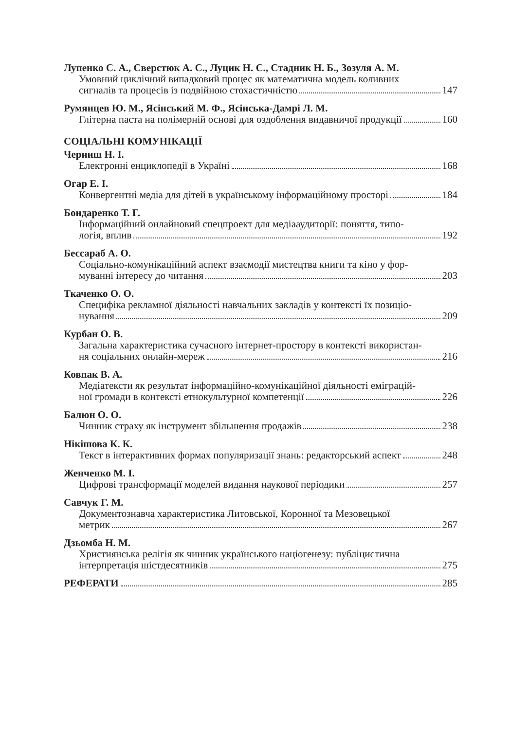Лупенко С. А., Сверстюк А. С., Луцик Н. С., Стадник Н. Б., Зозуля А. М.
Умовний циклічний випадковий процес як математична модель коливних
сигналів та процесів із подвійною стохастичністю 147
Румянцев Ю. М., Ясінський М. Ф., Ясінська-Дамрі Л. М.
Глітерна паста на полімерній основі для оздоблення видавничої продукції 160
СОЦІАЛЬНІ КОМУНІКАЦІЇ
Черниш Н. І.
Електронні енциклопедії в Україні 168
Огар Е. І.
Конвергентні медіа для дітей в українському інформаційному просторі 184
Бондаренко Т. Г.
Інформаційний онлайновий спецпроект для медіааудиторії: поняття, типо-
логія, вплив 192
Бессараб А. О.
Соціально-комунікаційний аспект взаємодії мистецтва книги та кіно у фор-
муванні інтересу до читання 203
Ткаченко О. О.
Специфіка рекламної діяльності навчальних закладів у контексті їх позиціо-
нування 209
Курбан О. В.
Загальна характеристика сучасного інтернет-простору в контексті використан-
ня соціальних онлайн-мереж 216
Ковпак В. А.
Медіатексти як результат інформаційно-комунікаційної діяльності еміграцій-
ної громади в контексті етнокультурної компетенції 226
Балюн О. О.
Чинник страху як інструмент збільшення продажів 238
Нікішова К. К.
Текст в інтерактивних формах популяризації знань: редакторський аспект 248
Женченко М. І.
Цифрові трансформації моделей видання наукової періодики 257
Савчук Г. М.
Документознавча характеристика Литовської, Коронної та Мезовецької
метрик 267
Дзьомба Н. М.
Християнська релігія як чинник українського націогенезу: публіцистична
інтерпретація шістдесятників 275
РЕФЕРАТИ 285